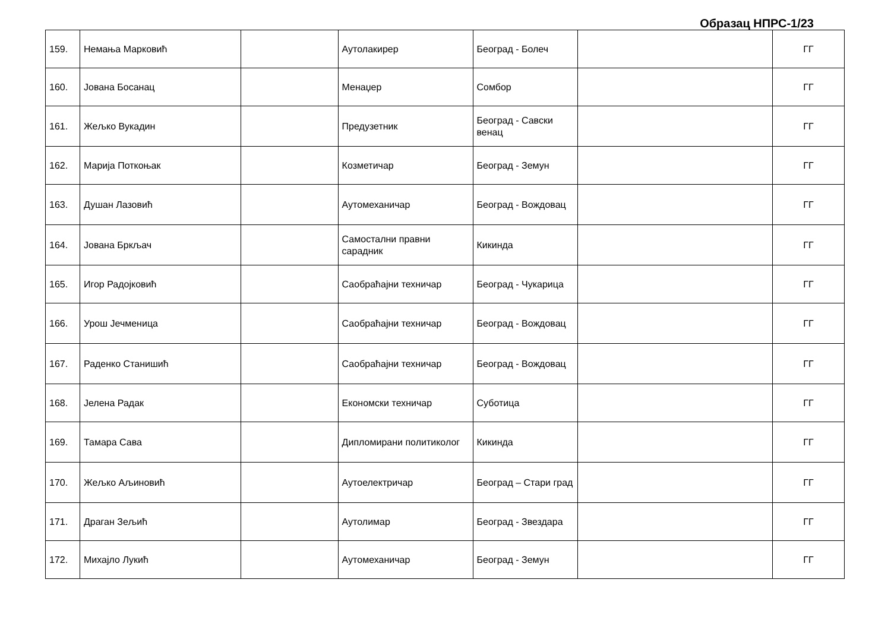Образац НПРС-1/23
| 159. | Немања Марковић | | Аутолакирер | Београд - Болеч | | ГГ |
| 160. | Јована Босанац | | Менаџер | Сомбор | | ГГ |
| 161. | Жељко Вукадин | | Предузетник | Београд - Савски венац | | ГГ |
| 162. | Марија Поткоњак | | Козметичар | Београд - Земун | | ГГ |
| 163. | Душан Лазовић | | Аутомеханичар | Београд - Вождовац | | ГГ |
| 164. | Јована Бркљач | | Самостални правни сарадник | Кикинда | | ГГ |
| 165. | Игор Радојковић | | Саобраћајни техничар | Београд - Чукарица | | ГГ |
| 166. | Урош Јечменица | | Саобраћајни техничар | Београд - Вождовац | | ГГ |
| 167. | Раденко Станишић | | Саобраћајни техничар | Београд - Вождовац | | ГГ |
| 168. | Јелена Радак | | Економски техничар | Суботица | | ГГ |
| 169. | Тамара Сава | | Дипломирани политиколог | Кикинда | | ГГ |
| 170. | Жељко Аљиновић | | Аутоелектричар | Београд – Стари град | | ГГ |
| 171. | Драган Зељић | | Аутолимар | Београд - Звездара | | ГГ |
| 172. | Михајло Лукић | | Аутомеханичар | Београд - Земун | | ГГ |